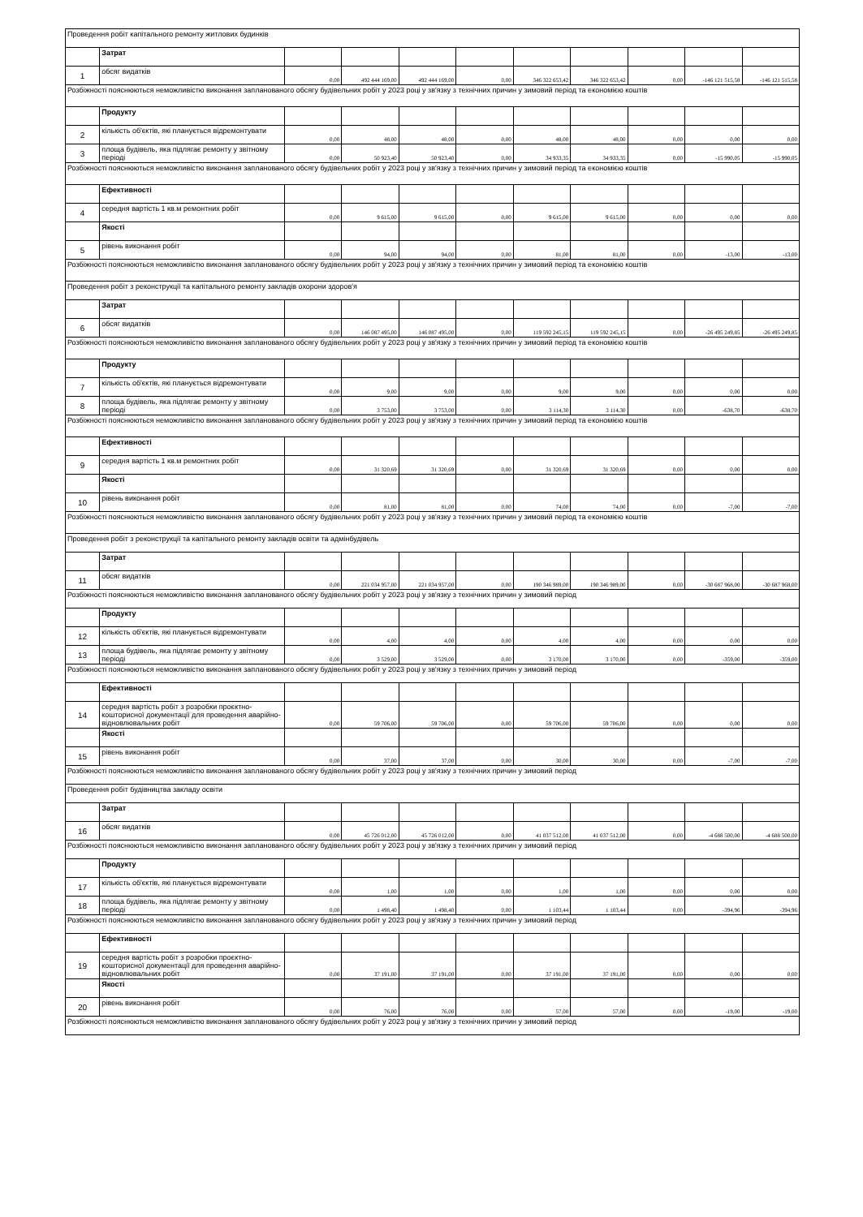| Проведення робіт капітального ремонту житлових будинків | | | | | | | | | | |
| | Затрат | | | | | | | | | |
| 1 | обсяг видатків | 0,00 | 492 444 169,00 | 492 444 169,00 | 0,00 | 346 322 653,42 | 346 322 653,42 | 0,00 | -146 121 515,58 | -146 121 515,58 |
| Розбіжності пояснюються неможливістю виконання запланованого обсягу будівельних робіт у 2023 році у зв'язку з технічних причин у зимовий період та економією коштів | | | | | | | | | | |
| | Продукту | | | | | | | | | |
| 2 | кількість об'єктів, які планується відремонтувати | 0,00 | 48,00 | 48,00 | 0,00 | 48,00 | 48,00 | 0,00 | 0,00 | 0,00 |
| 3 | площа будівель, яка підлягає ремонту у звітному періоді | 0,00 | 50 923,40 | 50 923,40 | 0,00 | 34 933,35 | 34 933,35 | 0,00 | -15 990,05 | -15 990,05 |
| Розбіжності пояснюються неможливістю виконання запланованого обсягу будівельних робіт у 2023 році у зв'язку з технічних причин у зимовий період та економією коштів | | | | | | | | | | |
| | Ефективності | | | | | | | | | |
| 4 | середня вартість 1 кв.м ремонтних робіт | 0,00 | 9 615,00 | 9 615,00 | 0,00 | 9 615,00 | 9 615,00 | 0,00 | 0,00 | 0,00 |
| | Якості | | | | | | | | | |
| 5 | рівень виконання робіт | 0,00 | 94,00 | 94,00 | 0,00 | 81,00 | 81,00 | 0,00 | -13,00 | -13,00 |
| Розбіжності пояснюються неможливістю виконання запланованого обсягу будівельних робіт у 2023 році у зв'язку з технічних причин у зимовий період та економією коштів | | | | | | | | | | |
| Проведення робіт з реконструкції та капітального ремонту закладів охорони здоров'я | | | | | | | | | | |
| | Затрат | | | | | | | | | |
| 6 | обсяг видатків | 0,00 | 146 087 495,00 | 146 087 495,00 | 0,00 | 119 592 245,15 | 119 592 245,15 | 0,00 | -26 495 249,85 | -26 495 249,85 |
| Розбіжності пояснюються неможливістю виконання запланованого обсягу будівельних робіт у 2023 році у зв'язку з технічних причин у зимовий період та економією коштів | | | | | | | | | | |
| | Продукту | | | | | | | | | |
| 7 | кількість об'єктів, які планується відремонтувати | 0,00 | 9,00 | 9,00 | 0,00 | 9,00 | 9,00 | 0,00 | 0,00 | 0,00 |
| 8 | площа будівель, яка підлягає ремонту у звітному періоді | 0,00 | 3 753,00 | 3 753,00 | 0,00 | 3 114,30 | 3 114,30 | 0,00 | -638,70 | -638,70 |
| Розбіжності пояснюються неможливістю виконання запланованого обсягу будівельних робіт у 2023 році у зв'язку з технічних причин у зимовий період та економією коштів | | | | | | | | | | |
| | Ефективності | | | | | | | | | |
| 9 | середня вартість 1 кв.м ремонтних робіт | 0,00 | 31 320,69 | 31 320,69 | 0,00 | 31 320,69 | 31 320,69 | 0,00 | 0,00 | 0,00 |
| | Якості | | | | | | | | | |
| 10 | рівень виконання робіт | 0,00 | 81,00 | 81,00 | 0,00 | 74,00 | 74,00 | 0,00 | -7,00 | -7,00 |
| Розбіжності пояснюються неможливістю виконання запланованого обсягу будівельних робіт у 2023 році у зв'язку з технічних причин у зимовий період та економією коштів | | | | | | | | | | |
| Проведення робіт з реконструкції та капітального ремонту закладів освіти та адмінбудівель | | | | | | | | | | |
| | Затрат | | | | | | | | | |
| 11 | обсяг видатків | 0,00 | 221 034 957,00 | 221 034 957,00 | 0,00 | 190 346 989,00 | 190 346 989,00 | 0,00 | -30 687 968,00 | -30 687 968,00 |
| Розбіжності пояснюються неможливістю виконання запланованого обсягу будівельних робіт у 2023 році у зв'язку з технічних причин у зимовий період | | | | | | | | | | |
| | Продукту | | | | | | | | | |
| 12 | кількість об'єктів, які планується відремонтувати | 0,00 | 4,00 | 4,00 | 0,00 | 4,00 | 4,00 | 0,00 | 0,00 | 0,00 |
| 13 | площа будівель, яка підлягає ремонту у звітному періоді | 0,00 | 3 529,00 | 3 529,00 | 0,00 | 3 170,00 | 3 170,00 | 0,00 | -359,00 | -359,00 |
| Розбіжності пояснюються неможливістю виконання запланованого обсягу будівельних робіт у 2023 році у зв'язку з технічних причин у зимовий період | | | | | | | | | | |
| | Ефективності | | | | | | | | | |
| 14 | середня вартість робіт з розробки проєктно-кошторисної документації для проведення аварійно-відновлювальних робіт | 0,00 | 59 706,00 | 59 706,00 | 0,00 | 59 706,00 | 59 706,00 | 0,00 | 0,00 | 0,00 |
| | Якості | | | | | | | | | |
| 15 | рівень виконання робіт | 0,00 | 37,00 | 37,00 | 0,00 | 30,00 | 30,00 | 0,00 | -7,00 | -7,00 |
| Розбіжності пояснюються неможливістю виконання запланованого обсягу будівельних робіт у 2023 році у зв'язку з технічних причин у зимовий період | | | | | | | | | | |
| Проведення робіт будівництва закладу освіти | | | | | | | | | | |
| | Затрат | | | | | | | | | |
| 16 | обсяг видатків | 0,00 | 45 726 012,00 | 45 726 012,00 | 0,00 | 41 037 512,00 | 41 037 512,00 | 0,00 | -4 688 500,00 | -4 688 500,00 |
| Розбіжності пояснюються неможливістю виконання запланованого обсягу будівельних робіт у 2023 році у зв'язку з технічних причин у зимовий період | | | | | | | | | | |
| | Продукту | | | | | | | | | |
| 17 | кількість об'єктів, які планується відремонтувати | 0,00 | 1,00 | 1,00 | 0,00 | 1,00 | 1,00 | 0,00 | 0,00 | 0,00 |
| 18 | площа будівель, яка підлягає ремонту у звітному періоді | 0,00 | 1 498,40 | 1 498,40 | 0,00 | 1 103,44 | 1 103,44 | 0,00 | -394,96 | -394,96 |
| Розбіжності пояснюються неможливістю виконання запланованого обсягу будівельних робіт у 2023 році у зв'язку з технічних причин у зимовий період | | | | | | | | | | |
| | Ефективності | | | | | | | | | |
| 19 | середня вартість робіт з розробки проєктно-кошторисної документації для проведення аварійно-відновлювальних робіт | 0,00 | 37 191,00 | 37 191,00 | 0,00 | 37 191,00 | 37 191,00 | 0,00 | 0,00 | 0,00 |
| | Якості | | | | | | | | | |
| 20 | рівень виконання робіт | 0,00 | 76,00 | 76,00 | 0,00 | 57,00 | 57,00 | 0,00 | -19,00 | -19,00 |
| Розбіжності пояснюються неможливістю виконання запланованого обсягу будівельних робіт у 2023 році у зв'язку з технічних причин у зимовий період | | | | | | | | | | |